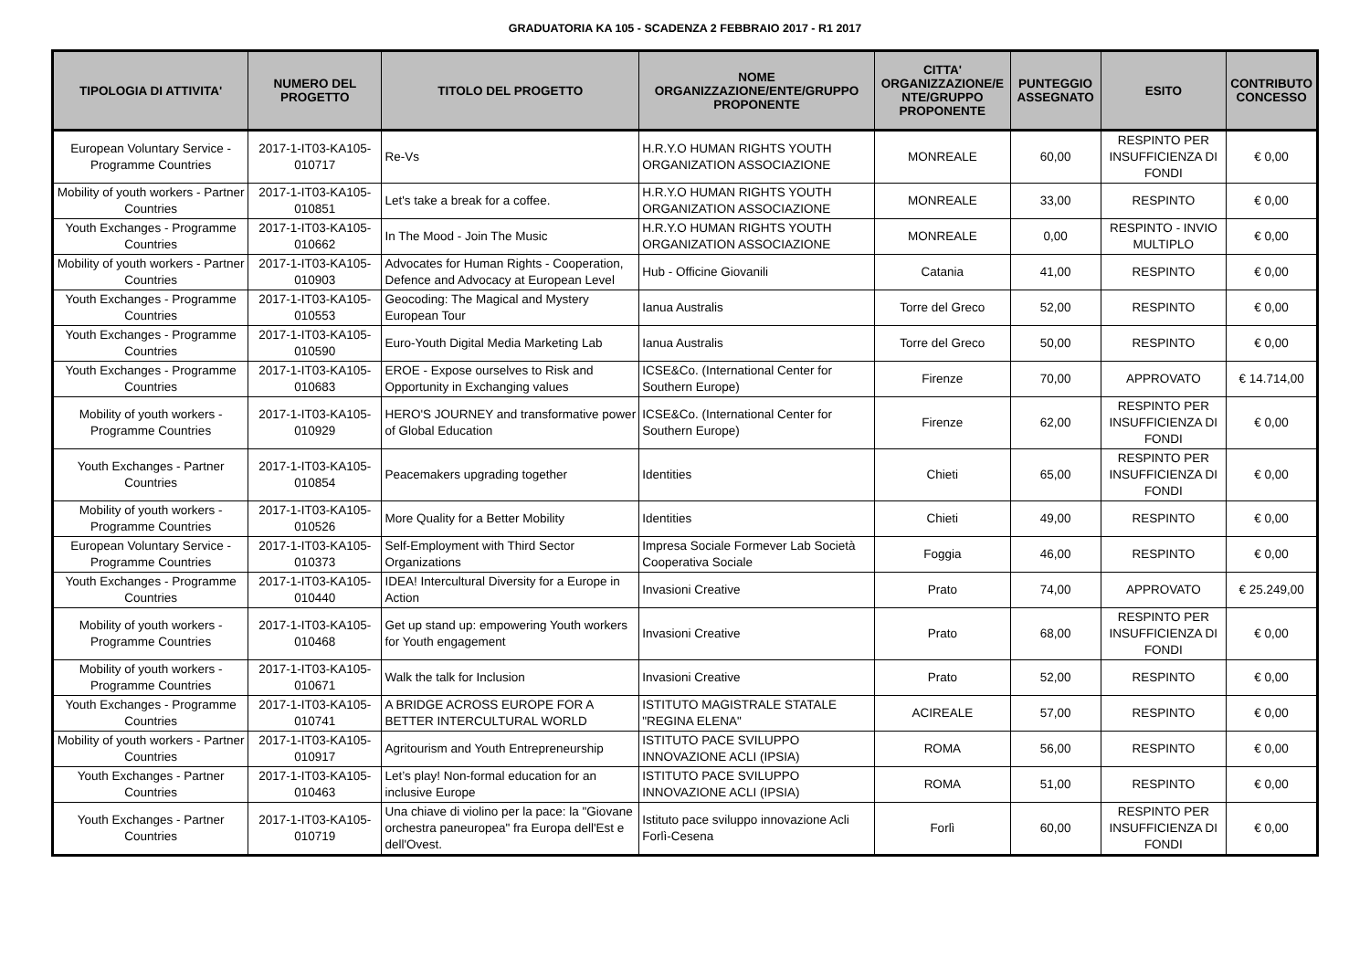GRADUATORIA KA 105 - SCADENZA 2 FEBBRAIO 2017 - R1 2017
| TIPOLOGIA DI ATTIVITA' | NUMERO DEL PROGETTO | TITOLO DEL PROGETTO | NOME ORGANIZZAZIONE/ENTE/GRUPPO PROPONENTE | CITTA' ORGANIZZAZIONE/E NTE/GRUPPO PROPONENTE | PUNTEGGIO ASSEGNATO | ESITO | CONTRIBUTO CONCESSO |
| --- | --- | --- | --- | --- | --- | --- | --- |
| European Voluntary Service - Programme Countries | 2017-1-IT03-KA105-010717 | Re-Vs | H.R.Y.O HUMAN RIGHTS YOUTH ORGANIZATION ASSOCIAZIONE | MONREALE | 60,00 | RESPINTO PER INSUFFICIENZA DI FONDI | € 0,00 |
| Mobility of youth workers - Partner Countries | 2017-1-IT03-KA105-010851 | Let's take a break for a coffee. | H.R.Y.O HUMAN RIGHTS YOUTH ORGANIZATION ASSOCIAZIONE | MONREALE | 33,00 | RESPINTO | € 0,00 |
| Youth Exchanges - Programme Countries | 2017-1-IT03-KA105-010662 | In The Mood - Join The Music | H.R.Y.O HUMAN RIGHTS YOUTH ORGANIZATION ASSOCIAZIONE | MONREALE | 0,00 | RESPINTO - INVIO MULTIPLO | € 0,00 |
| Mobility of youth workers - Partner Countries | 2017-1-IT03-KA105-010903 | Advocates for Human Rights - Cooperation, Defence and Advocacy at European Level | Hub - Officine Giovanili | Catania | 41,00 | RESPINTO | € 0,00 |
| Youth Exchanges - Programme Countries | 2017-1-IT03-KA105-010553 | Geocoding: The Magical and Mystery European Tour | Ianua Australis | Torre del Greco | 52,00 | RESPINTO | € 0,00 |
| Youth Exchanges - Programme Countries | 2017-1-IT03-KA105-010590 | Euro-Youth Digital Media Marketing Lab | Ianua Australis | Torre del Greco | 50,00 | RESPINTO | € 0,00 |
| Youth Exchanges - Programme Countries | 2017-1-IT03-KA105-010683 | EROE - Expose ourselves to Risk and Opportunity in Exchanging values | ICSE&Co. (International Center for Southern Europe) | Firenze | 70,00 | APPROVATO | € 14.714,00 |
| Mobility of youth workers - Programme Countries | 2017-1-IT03-KA105-010929 | HERO'S JOURNEY and transformative power of Global Education | ICSE&Co. (International Center for Southern Europe) | Firenze | 62,00 | RESPINTO PER INSUFFICIENZA DI FONDI | € 0,00 |
| Youth Exchanges - Partner Countries | 2017-1-IT03-KA105-010854 | Peacemakers upgrading together | Identities | Chieti | 65,00 | RESPINTO PER INSUFFICIENZA DI FONDI | € 0,00 |
| Mobility of youth workers - Programme Countries | 2017-1-IT03-KA105-010526 | More Quality for a Better Mobility | Identities | Chieti | 49,00 | RESPINTO | € 0,00 |
| European Voluntary Service - Programme Countries | 2017-1-IT03-KA105-010373 | Self-Employment with Third Sector Organizations | Impresa Sociale Formever Lab Società Cooperativa Sociale | Foggia | 46,00 | RESPINTO | € 0,00 |
| Youth Exchanges - Programme Countries | 2017-1-IT03-KA105-010440 | IDEA! Intercultural Diversity for a Europe in Action | Invasioni Creative | Prato | 74,00 | APPROVATO | € 25.249,00 |
| Mobility of youth workers - Programme Countries | 2017-1-IT03-KA105-010468 | Get up stand up: empowering Youth workers for Youth engagement | Invasioni Creative | Prato | 68,00 | RESPINTO PER INSUFFICIENZA DI FONDI | € 0,00 |
| Mobility of youth workers - Programme Countries | 2017-1-IT03-KA105-010671 | Walk the talk for Inclusion | Invasioni Creative | Prato | 52,00 | RESPINTO | € 0,00 |
| Youth Exchanges - Programme Countries | 2017-1-IT03-KA105-010741 | A BRIDGE ACROSS EUROPE FOR A BETTER INTERCULTURAL WORLD | ISTITUTO MAGISTRALE STATALE "REGINA ELENA" | ACIREALE | 57,00 | RESPINTO | € 0,00 |
| Mobility of youth workers - Partner Countries | 2017-1-IT03-KA105-010917 | Agritourism and Youth Entrepreneurship | ISTITUTO PACE SVILUPPO INNOVAZIONE ACLI (IPSIA) | ROMA | 56,00 | RESPINTO | € 0,00 |
| Youth Exchanges - Partner Countries | 2017-1-IT03-KA105-010463 | Let’s play! Non-formal education for an inclusive Europe | ISTITUTO PACE SVILUPPO INNOVAZIONE ACLI (IPSIA) | ROMA | 51,00 | RESPINTO | € 0,00 |
| Youth Exchanges - Partner Countries | 2017-1-IT03-KA105-010719 | Una chiave di violino per la pace: la "Giovane orchestra paneuropea" fra Europa dell'Est e dell'Ovest. | Istituto pace sviluppo innovazione Acli Forlì-Cesena | Forlì | 60,00 | RESPINTO PER INSUFFICIENZA DI FONDI | € 0,00 |